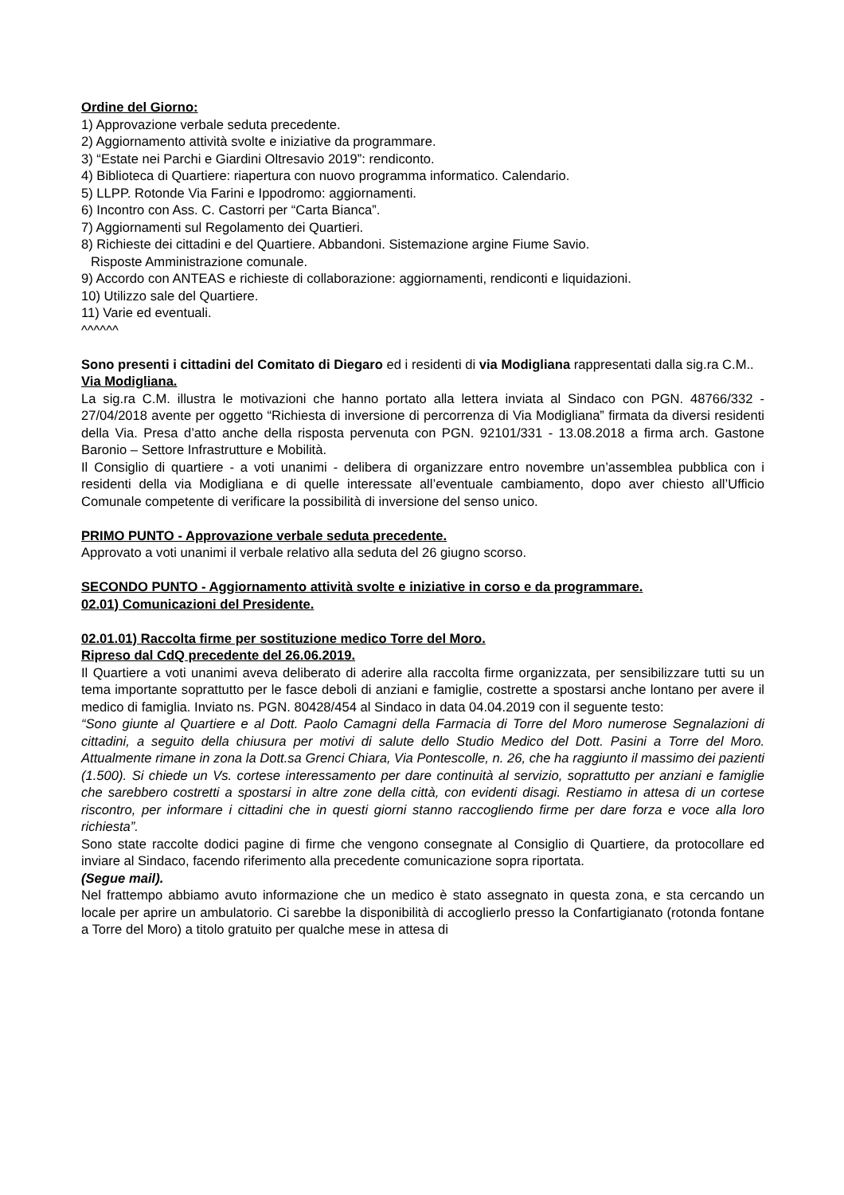Ordine del Giorno:
1) Approvazione verbale seduta precedente.
2) Aggiornamento attività svolte e iniziative da programmare.
3) “Estate nei Parchi e Giardini Oltresavio 2019”: rendiconto.
4) Biblioteca di Quartiere: riapertura con nuovo programma informatico. Calendario.
5) LLPP. Rotonde Via Farini e Ippodromo: aggiornamenti.
6) Incontro con Ass. C. Castorri per “Carta Bianca”.
7) Aggiornamenti sul Regolamento dei Quartieri.
8) Richieste dei cittadini e del Quartiere. Abbandoni. Sistemazione argine Fiume Savio.
Risposte Amministrazione comunale.
9) Accordo con ANTEAS e richieste di collaborazione: aggiornamenti, rendiconti e liquidazioni.
10) Utilizzo sale del Quartiere.
11) Varie ed eventuali.
^^^^^^
Sono presenti i cittadini del Comitato di Diegaro ed i residenti di via Modigliana rappresentati dalla sig.ra C.M..
Via Modigliana.
La sig.ra C.M. illustra le motivazioni che hanno portato alla lettera inviata al Sindaco con PGN. 48766/332 - 27/04/2018 avente per oggetto “Richiesta di inversione di percorrenza di Via Modigliana” firmata da diversi residenti della Via. Presa d’atto anche della risposta pervenuta con PGN. 92101/331 - 13.08.2018 a firma arch. Gastone Baronio – Settore Infrastrutture e Mobilità.
Il Consiglio di quartiere - a voti unanimi - delibera di organizzare entro novembre un’assemblea pubblica con i residenti della via Modigliana e di quelle interessate all’eventuale cambiamento, dopo aver chiesto all’Ufficio Comunale competente di verificare la possibilità di inversione del senso unico.
PRIMO PUNTO - Approvazione verbale seduta precedente.
Approvato a voti unanimi il verbale relativo alla seduta del 26 giugno scorso.
SECONDO PUNTO - Aggiornamento attività svolte e iniziative in corso e da programmare.
02.01) Comunicazioni del Presidente.
02.01.01) Raccolta firme per sostituzione medico Torre del Moro.
Ripreso dal CdQ precedente del 26.06.2019.
Il Quartiere a voti unanimi aveva deliberato di aderire alla raccolta firme organizzata, per sensibilizzare tutti su un tema importante soprattutto per le fasce deboli di anziani e famiglie, costrette a spostarsi anche lontano per avere il medico di famiglia. Inviato ns. PGN. 80428/454 al Sindaco in data 04.04.2019 con il seguente testo:
“Sono giunte al Quartiere e al Dott. Paolo Camagni della Farmacia di Torre del Moro numerose Segnalazioni di cittadini, a seguito della chiusura per motivi di salute dello Studio Medico del Dott. Pasini a Torre del Moro. Attualmente rimane in zona la Dott.sa Grenci Chiara, Via Pontescolle, n. 26, che ha raggiunto il massimo dei pazienti (1.500). Si chiede un Vs. cortese interessamento per dare continuità al servizio, soprattutto per anziani e famiglie che sarebbero costretti a spostarsi in altre zone della città, con evidenti disagi. Restiamo in attesa di un cortese riscontro, per informare i cittadini che in questi giorni stanno raccogliendo firme per dare forza e voce alla loro richiesta”.
Sono state raccolte dodici pagine di firme che vengono consegnate al Consiglio di Quartiere, da protocollare ed inviare al Sindaco, facendo riferimento alla precedente comunicazione sopra riportata.
(Segue mail).
Nel frattempo abbiamo avuto informazione che un medico è stato assegnato in questa zona, e sta cercando un locale per aprire un ambulatorio. Ci sarebbe la disponibilità di accoglierlo presso la Confartigianato (rotonda fontane a Torre del Moro) a titolo gratuito per qualche mese in attesa di